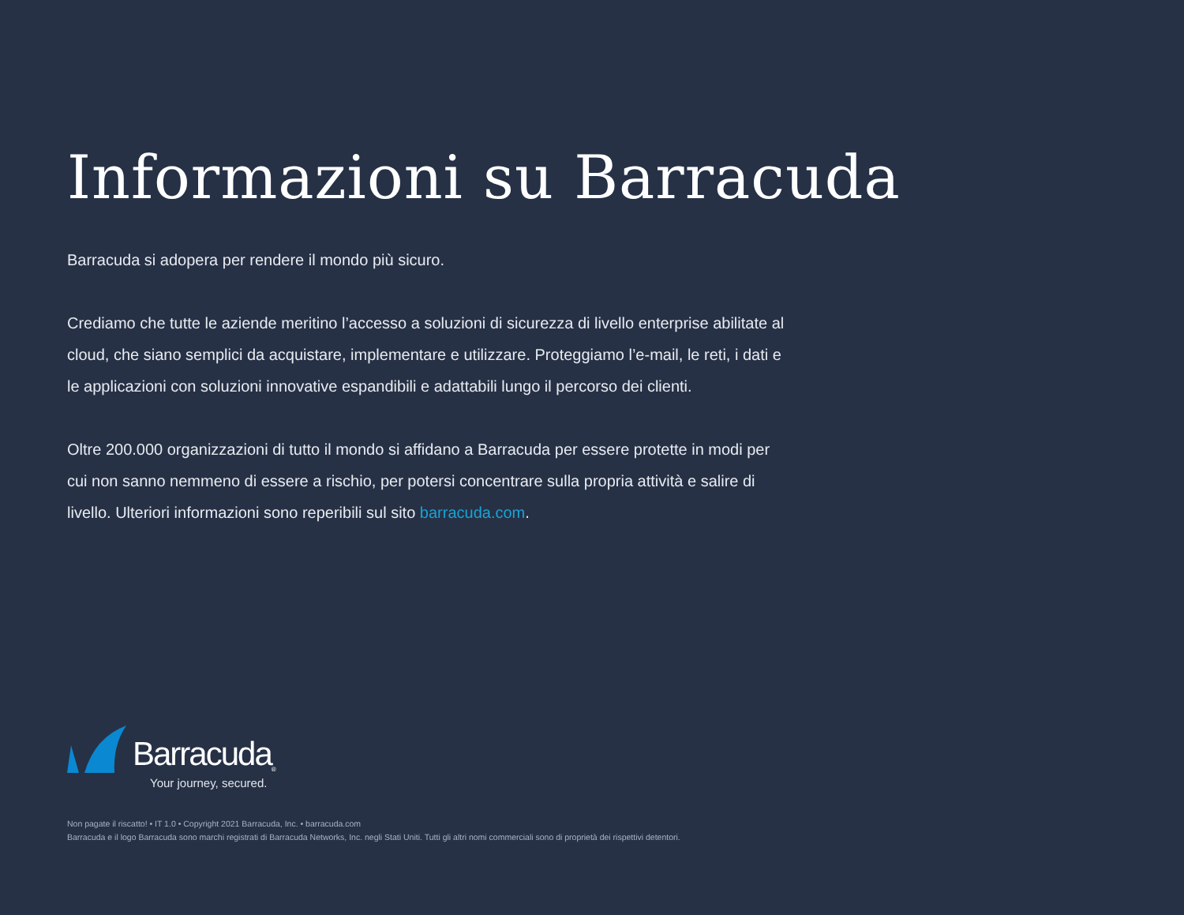Informazioni su Barracuda
Barracuda si adopera per rendere il mondo più sicuro.
Crediamo che tutte le aziende meritino l’accesso a soluzioni di sicurezza di livello enterprise abilitate al cloud, che siano semplici da acquistare, implementare e utilizzare. Proteggiamo l’e-mail, le reti, i dati e le applicazioni con soluzioni innovative espandibili e adattabili lungo il percorso dei clienti.
Oltre 200.000 organizzazioni di tutto il mondo si affidano a Barracuda per essere protette in modi per cui non sanno nemmeno di essere a rischio, per potersi concentrare sulla propria attività e salire di livello. Ulteriori informazioni sono reperibili sul sito barracuda.com.
Barracuda ®
Your journey, secured.
Non pagate il riscatto! • IT 1.0 • Copyright 2021 Barracuda, Inc. • barracuda.com
Barracuda e il logo Barracuda sono marchi registrati di Barracuda Networks, Inc. negli Stati Uniti. Tutti gli altri nomi commerciali sono di proprietà dei rispettivi detentori.